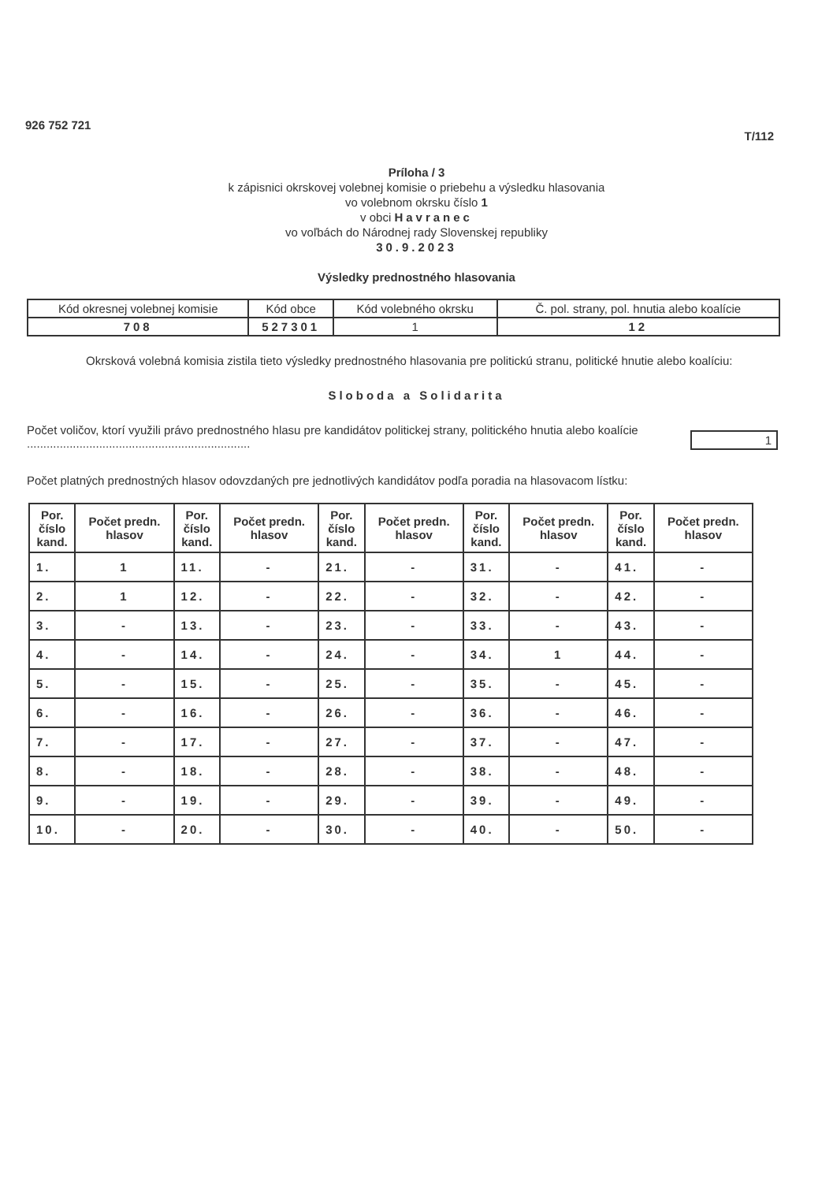926 752 721 T/112
Príloha / 3
k zápisnici okrskovej volebnej komisie o priebehu a výsledku hlasovania
vo volebnom okrsku číslo 1
v obci Havranec
vo voľbách do Národnej rady Slovenskej republiky
30.9.2023
Výsledky prednostného hlasovania
| Kód okresnej volebnej komisie | Kód obce | Kód volebného okrsku | Č. pol. strany, pol. hnutia alebo koalície |
| 708 | 527301 | 1 | 12 |
Okrsková volebná komisia zistila tieto výsledky prednostného hlasovania pre politickú stranu, politické hnutie alebo koalíciu:
Sloboda a Solidarita
Počet voličov, ktorí využili právo prednostného hlasu pre kandidátov politickej strany, politického hnutia alebo koalície ....................................................................
1
Počet platných prednostných hlasov odovzdaných pre jednotlivých kandidátov podľa poradia na hlasovacom lístku:
| Por. číslo kand. | Počet predn. hlasov | Por. číslo kand. | Počet predn. hlasov | Por. číslo kand. | Počet predn. hlasov | Por. číslo kand. | Počet predn. hlasov | Por. číslo kand. | Počet predn. hlasov |
| --- | --- | --- | --- | --- | --- | --- | --- | --- | --- |
| 1. | 1 | 11. | - | 21. | - | 31. | - | 41. | - |
| 2. | 1 | 12. | - | 22. | - | 32. | - | 42. | - |
| 3. | - | 13. | - | 23. | - | 33. | - | 43. | - |
| 4. | - | 14. | - | 24. | - | 34. | 1 | 44. | - |
| 5. | - | 15. | - | 25. | - | 35. | - | 45. | - |
| 6. | - | 16. | - | 26. | - | 36. | - | 46. | - |
| 7. | - | 17. | - | 27. | - | 37. | - | 47. | - |
| 8. | - | 18. | - | 28. | - | 38. | - | 48. | - |
| 9. | - | 19. | - | 29. | - | 39. | - | 49. | - |
| 10. | - | 20. | - | 30. | - | 40. | - | 50. | - |